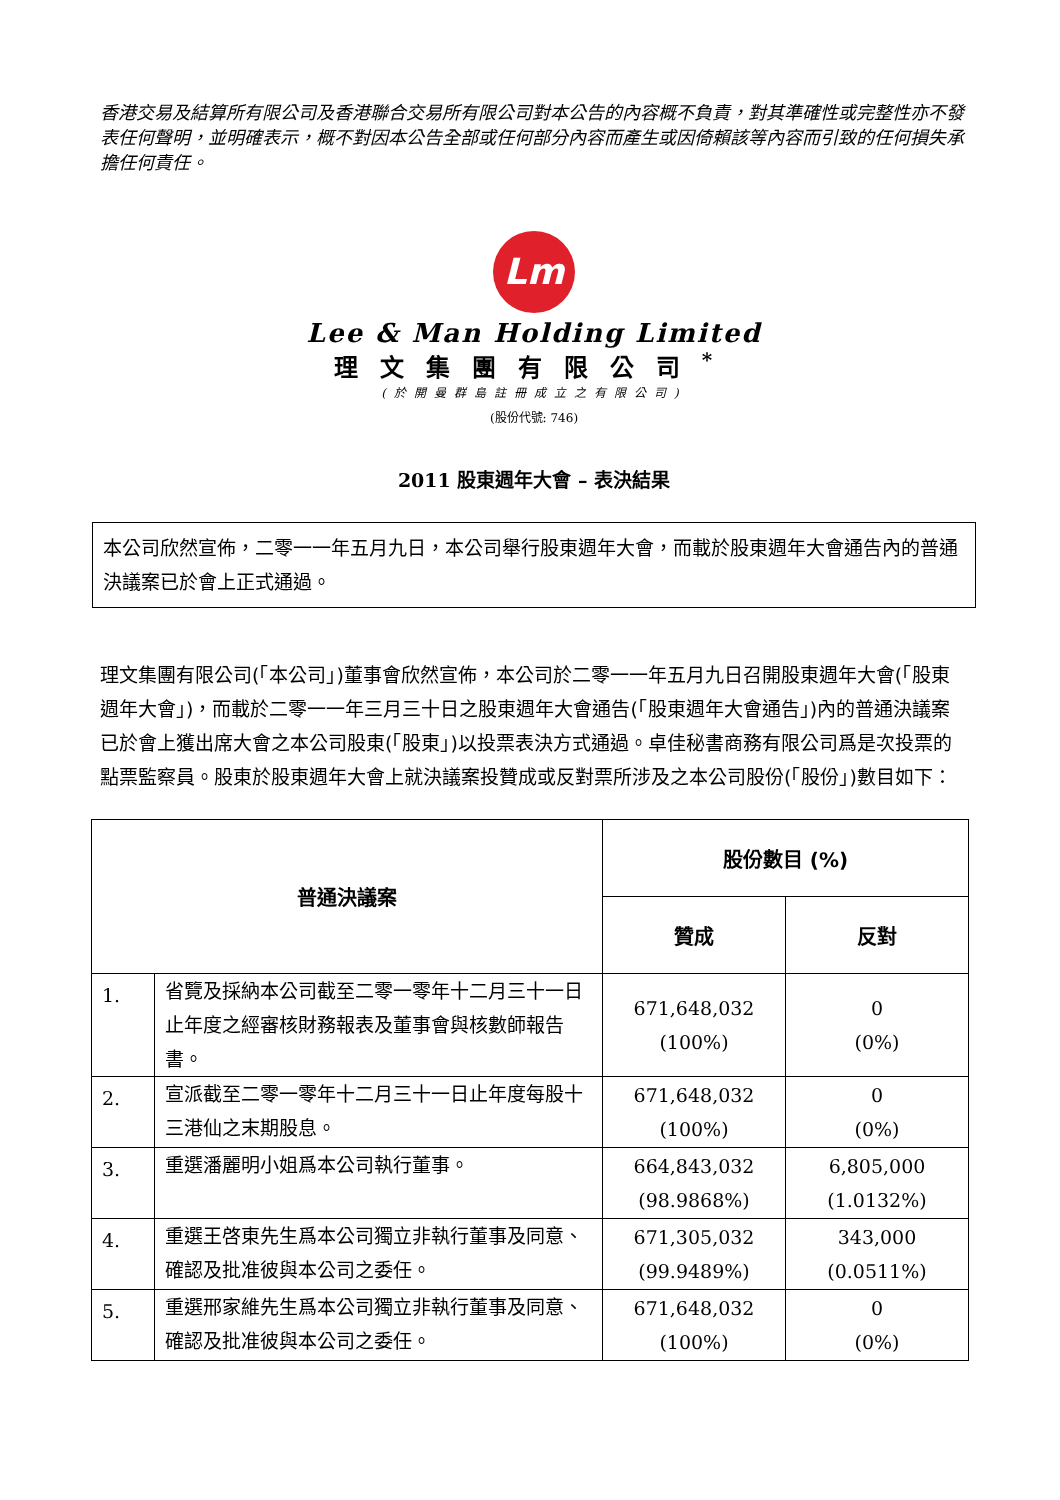香港交易及結算所有限公司及香港聯合交易所有限公司對本公告的內容概不負責，對其準確性或完整性亦不發表任何聲明，並明確表示，概不對因本公告全部或任何部分內容而產生或因倚賴該等內容而引致的任何損失承擔任何責任。
Lm
Lee & Man Holding Limited
理文集團有限公司<sup>*</sup>
(於開曼群島註冊成立之有限公司)
(股份代號: 746)
2011 股東週年大會 – 表決結果
本公司欣然宣佈，二零一一年五月九日，本公司舉行股東週年大會，而載於股東週年大會通告內的普通決議案已於會上正式通過。
理文集團有限公司(「本公司」)董事會欣然宣佈，本公司於二零一一年五月九日召開股東週年大會(「股東週年大會」)，而載於二零一一年三月三十日之股東週年大會通告(「股東週年大會通告」)內的普通決議案已於會上獲出席大會之本公司股東(「股東」)以投票表決方式通過。卓佳秘書商務有限公司爲是次投票的點票監察員。股東於股東週年大會上就決議案投贊成或反對票所涉及之本公司股份(「股份」)數目如下：
| 普通決議案 | | 股份數目 (%) | |
| --- | --- | --- | --- |
| | | 贊成 | 反對 |
| 1. | 省覽及採納本公司截至二零一零年十二月三十一日止年度之經審核財務報表及董事會與核數師報告書。 | 671,648,032 (100%) | 0 (0%) |
| 2. | 宣派截至二零一零年十二月三十一日止年度每股十三港仙之末期股息。 | 671,648,032 (100%) | 0 (0%) |
| 3. | 重選潘麗明小姐爲本公司執行董事。 | 664,843,032 (98.9868%) | 6,805,000 (1.0132%) |
| 4. | 重選王啓東先生爲本公司獨立非執行董事及同意、確認及批准彼與本公司之委任。 | 671,305,032 (99.9489%) | 343,000 (0.0511%) |
| 5. | 重選邢家維先生爲本公司獨立非執行董事及同意、確認及批准彼與本公司之委任。 | 671,648,032 (100%) | 0 (0%) |